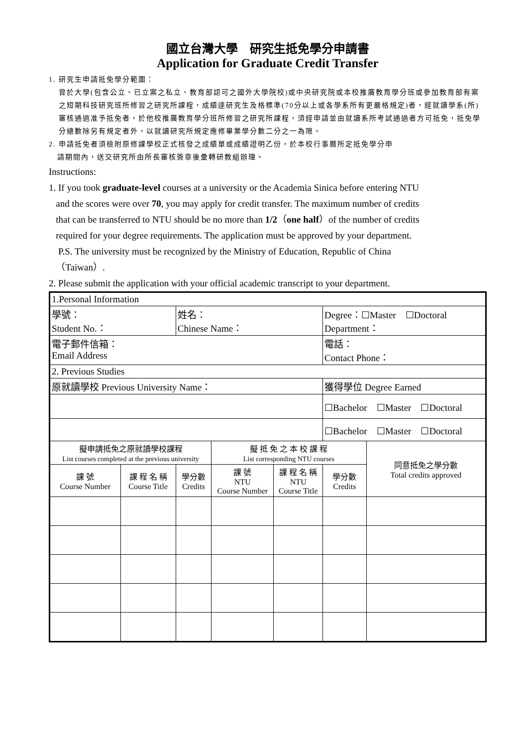國立台灣大學　研究生抵免學分申請書
Application for Graduate Credit Transfer
1. 研究生申請抵免學分範圍：
曾於大學(包含公立、已立案之私立、教育部認可之國外大學院校)或中央研究院或本校推廣教育學分班或參加教育部有案之短期科技研究班所修習之研究所課程，成績達研究生及格標準(70分以上或各學系所有更嚴格規定)者，經就讀學系(所)審核通過准予抵免者，於他校推廣教育學分班所修習之研究所課程，須經申請並由就讀系所考試通過者方可抵免，抵免學分總數除另有規定者外，以就讀研究所規定應修畢業學分數二分之一為限。
2. 申請抵免者須檢附原修課學校正式核發之成績單或成績證明乙份，於本校行事曆所定抵免學分申
請期間內，送交研究所由所長審核簽章後彙轉研教組辦理。
Instructions:
1. If you took graduate-level courses at a university or the Academia Sinica before entering NTU
and the scores were over 70, you may apply for credit transfer. The maximum number of credits
that can be transferred to NTU should be no more than 1/2（one half）of the number of credits
required for your degree requirements. The application must be approved by your department.
P.S. The university must be recognized by the Ministry of Education, Republic of China
（Taiwan）.
2. Please submit the application with your official academic transcript to your department.
| 1.Personal Information | | | | | | |
| 學號： Student No.： | | 姓名： Chinese Name： | | | Degree：☐Master ☐Doctoral Department： | |
| 電子郵件信箱： Email Address | | | | | 電話： Contact Phone： | |
| 2. Previous Studies | | | | | | |
| 原就讀學校 Previous University Name： | | | | | 獲得學位 Degree Earned | |
| | | | | | ☐Bachelor ☐Master ☐Doctoral | |
| | | | | | ☐Bachelor ☐Master ☐Doctoral | |
| 擬申請抵免之原就讀學校課程 List courses completed at the previous university | | | 擬 抵 免 之 本 校 課 程 List corresponding NTU courses | | | 同意抵免之學分數 Total credits approved |
| 課 號 Course Number | 課 程 名 稱 Course Title | 學分數 Credits | 課 號 NTU Course Number | 課 程 名 稱 NTU Course Title | 學分數 Credits | |